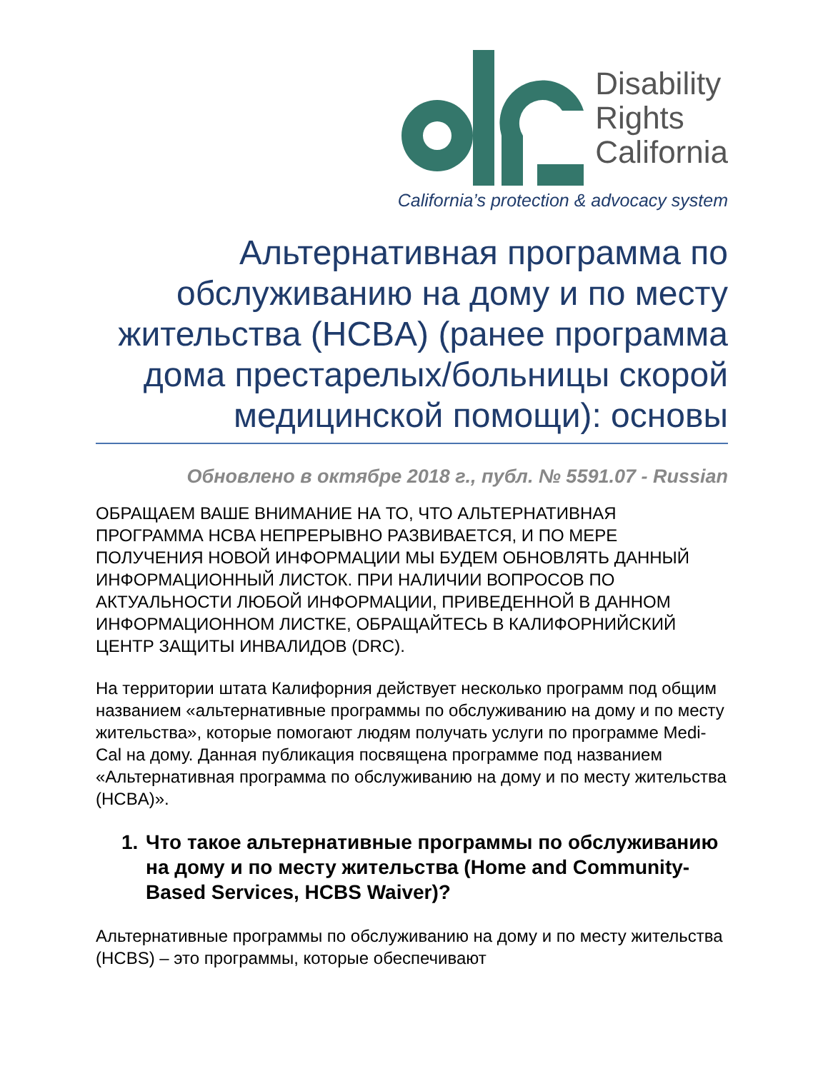Disability
Rights
California
California’s protection & advocacy system
Альтернативная программа по обслуживанию на дому и по месту жительства (HCBA) (ранее программа дома престарелых/больницы скорой медицинской помощи): основы
Обновлено в октябре 2018 г., публ. № 5591.07 - Russian
ОБРАЩАЕМ ВАШЕ ВНИМАНИЕ НА ТО, ЧТО АЛЬТЕРНАТИВНАЯ ПРОГРАММА HCBA НЕПРЕРЫВНО РАЗВИВАЕТСЯ, И ПО МЕРЕ ПОЛУЧЕНИЯ НОВОЙ ИНФОРМАЦИИ МЫ БУДЕМ ОБНОВЛЯТЬ ДАННЫЙ ИНФОРМАЦИОННЫЙ ЛИСТОК. ПРИ НАЛИЧИИ ВОПРОСОВ ПО АКТУАЛЬНОСТИ ЛЮБОЙ ИНФОРМАЦИИ, ПРИВЕДЕННОЙ В ДАННОМ ИНФОРМАЦИОННОМ ЛИСТКЕ, ОБРАЩАЙТЕСЬ В КАЛИФОРНИЙСКИЙ ЦЕНТР ЗАЩИТЫ ИНВАЛИДОВ (DRC).
На территории штата Калифорния действует несколько программ под общим названием «альтернативные программы по обслуживанию на дому и по месту жительства», которые помогают людям получать услуги по программе Medi-Cal на дому. Данная публикация посвящена программе под названием «Альтернативная программа по обслуживанию на дому и по месту жительства (HCBA)».
1. Что такое альтернативные программы по обслуживанию на дому и по месту жительства (Home and Community-Based Services, HCBS Waiver)?
Альтернативные программы по обслуживанию на дому и по месту жительства (HCBS) – это программы, которые обеспечивают